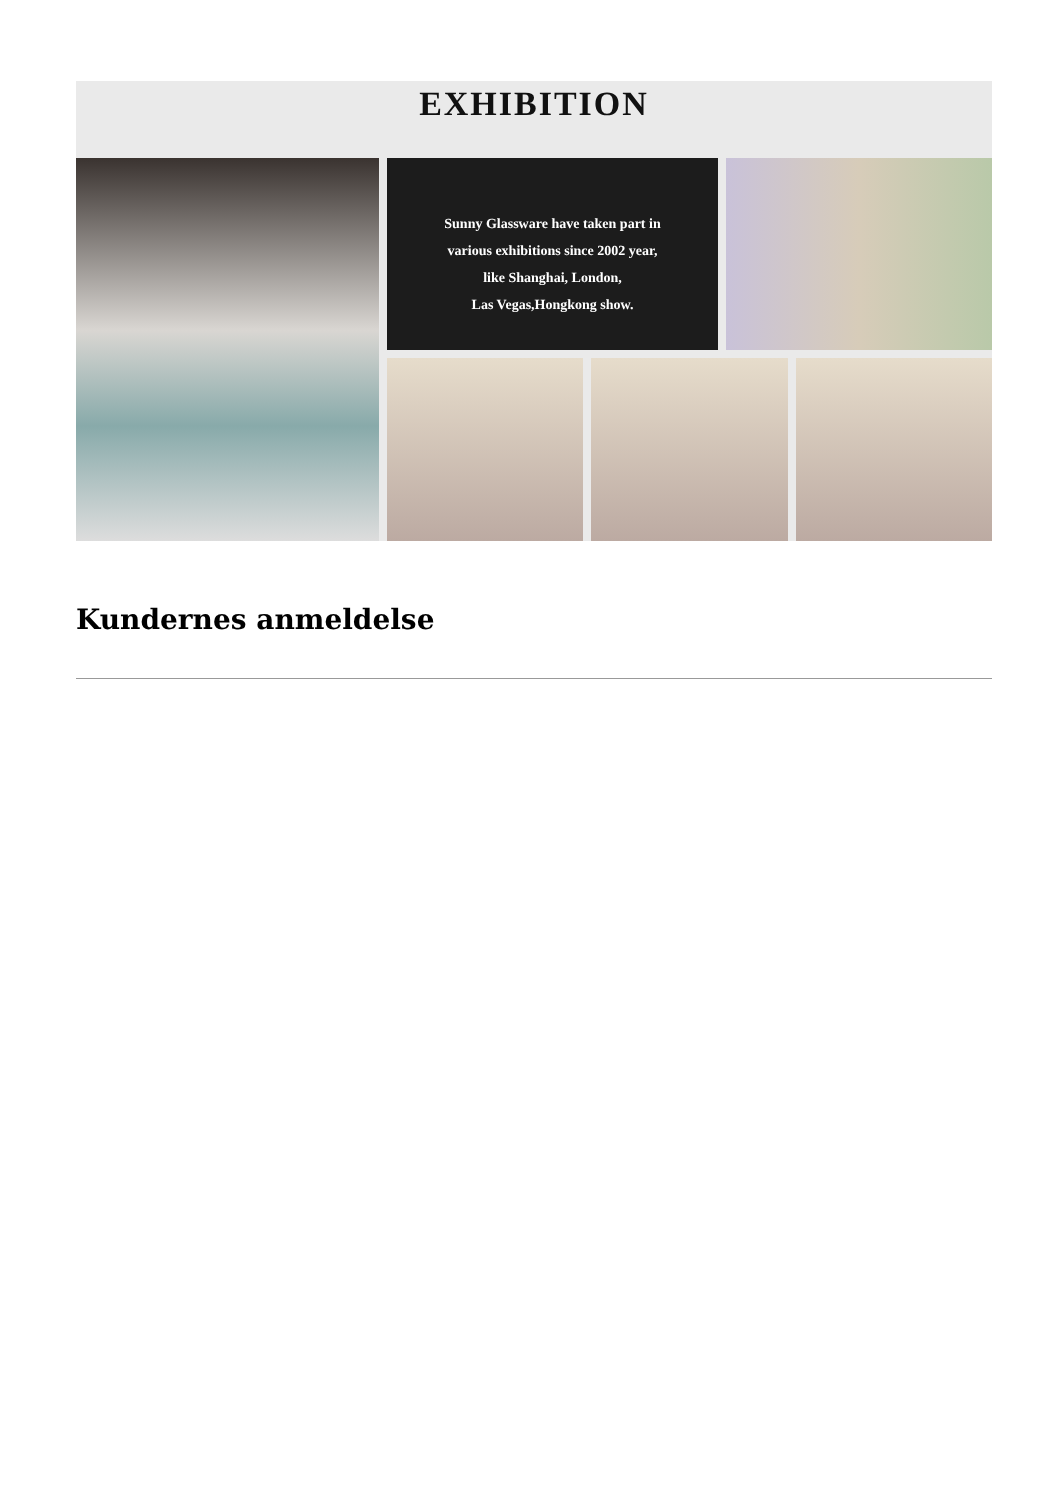EXHIBITION
Sunny Glassware have taken part in
various exhibitions since 2002 year,
like Shanghai, London,
Las Vegas,Hongkong show.
Kundernes anmeldelse